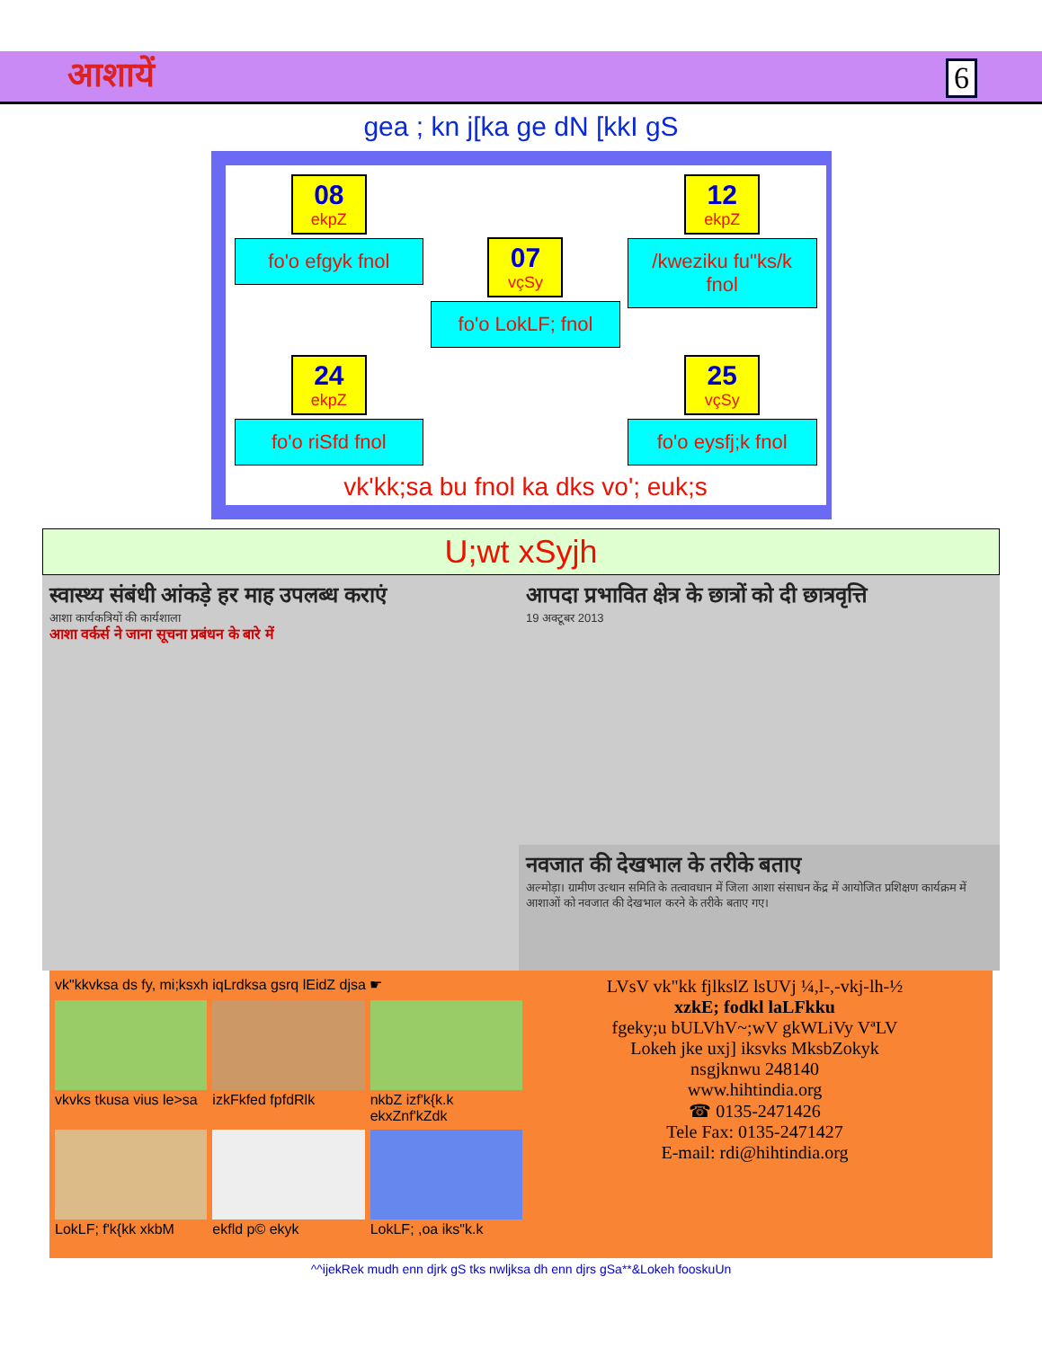आशायें 6
gea ; kn j[ka ge dN [kkI gS
08 ekpZ
fo'o efgyk fnol
07 vçSy
fo'o LokLF; fnol
12 ekpZ
/kweziku fu"ks/k fnol
24 ekpZ
fo'o riSfd fnol
25 vçSy
fo'o eysfj;k fnol
vk'kk;sa bu fnol ka dks vo'; euk;s
U;wt xSyjh
स्वास्थ्य संबंधी आंकड़े हर माह उपलब्ध कराएं
आशा कार्यकत्रियों की कार्यशाला
आशा वर्कर्स ने जाना सूचना प्रबंधन के बारे में
आपदा प्रभावित क्षेत्र के छात्रों को दी छात्रवृत्ति
19 अक्टूबर 2013
नवजात की देखभाल के तरीके बताए
अल्मोड़ा। ग्रामीण उत्थान समिति के तत्वावधान में जिला आशा संसाधन केंद्र में आयोजित प्रशिक्षण कार्यक्रम में आशाओं को नवजात की देखभाल करने के तरीके बताए गए।
vk"kkvksa ds fy, mi;ksxh iqLrdksa gsrq lEidZ djsa ☛
vkvks tkusa vius le>sa
izkFkfed fpfdRlk
nkbZ izf'k{k.k ekxZnf'kZdk
LokLF; f'k{kk xkbM
ekfld p© ekyk
LokLF; ,oa iks"k.k
LVsV vk"kk fjlkslZ lsUVj ¼,l-,-vkj-lh-½
xzkE; fodkl laLFkku
fgeky;u bULVhV~;wV gkWLiVy VªLV
Lokeh jke uxj] iksvks MksbZokyk
nsgjknwu 248140
www.hihtindia.org
☎ 0135-2471426
Tele Fax: 0135-2471427
E-mail: rdi@hihtindia.org
^^ijekRek mudh enn djrk gS tks nwljksa dh enn djrs gSa**&Lokeh fooskuUn